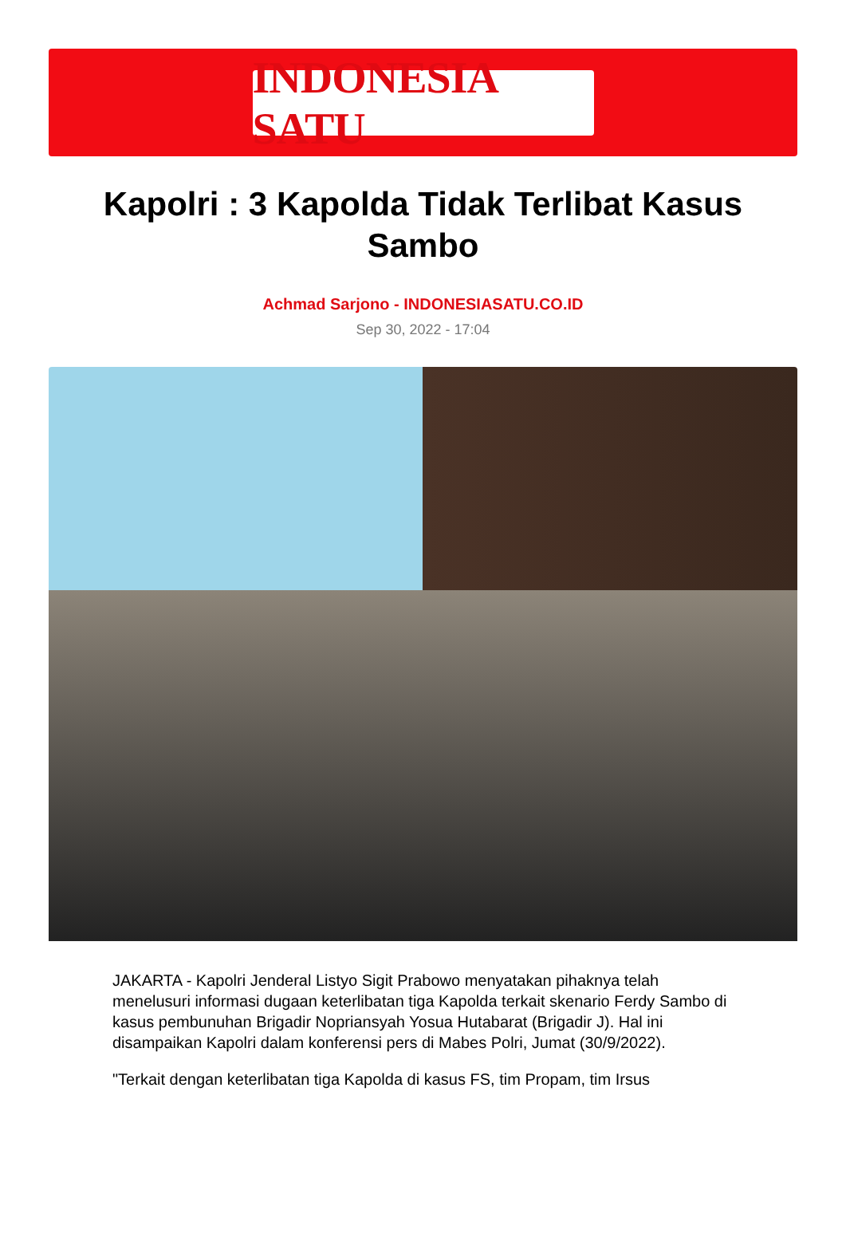INDONESIA SATU
Kapolri : 3 Kapolda Tidak Terlibat Kasus Sambo
Achmad Sarjono - INDONESIASATU.CO.ID
Sep 30, 2022 - 17:04
JAKARTA - Kapolri Jenderal Listyo Sigit Prabowo menyatakan pihaknya telah menelusuri informasi dugaan keterlibatan tiga Kapolda terkait skenario Ferdy Sambo di kasus pembunuhan Brigadir Nopriansyah Yosua Hutabarat (Brigadir J). Hal ini disampaikan Kapolri dalam konferensi pers di Mabes Polri, Jumat (30/9/2022).
"Terkait dengan keterlibatan tiga Kapolda di kasus FS, tim Propam, tim Irsus